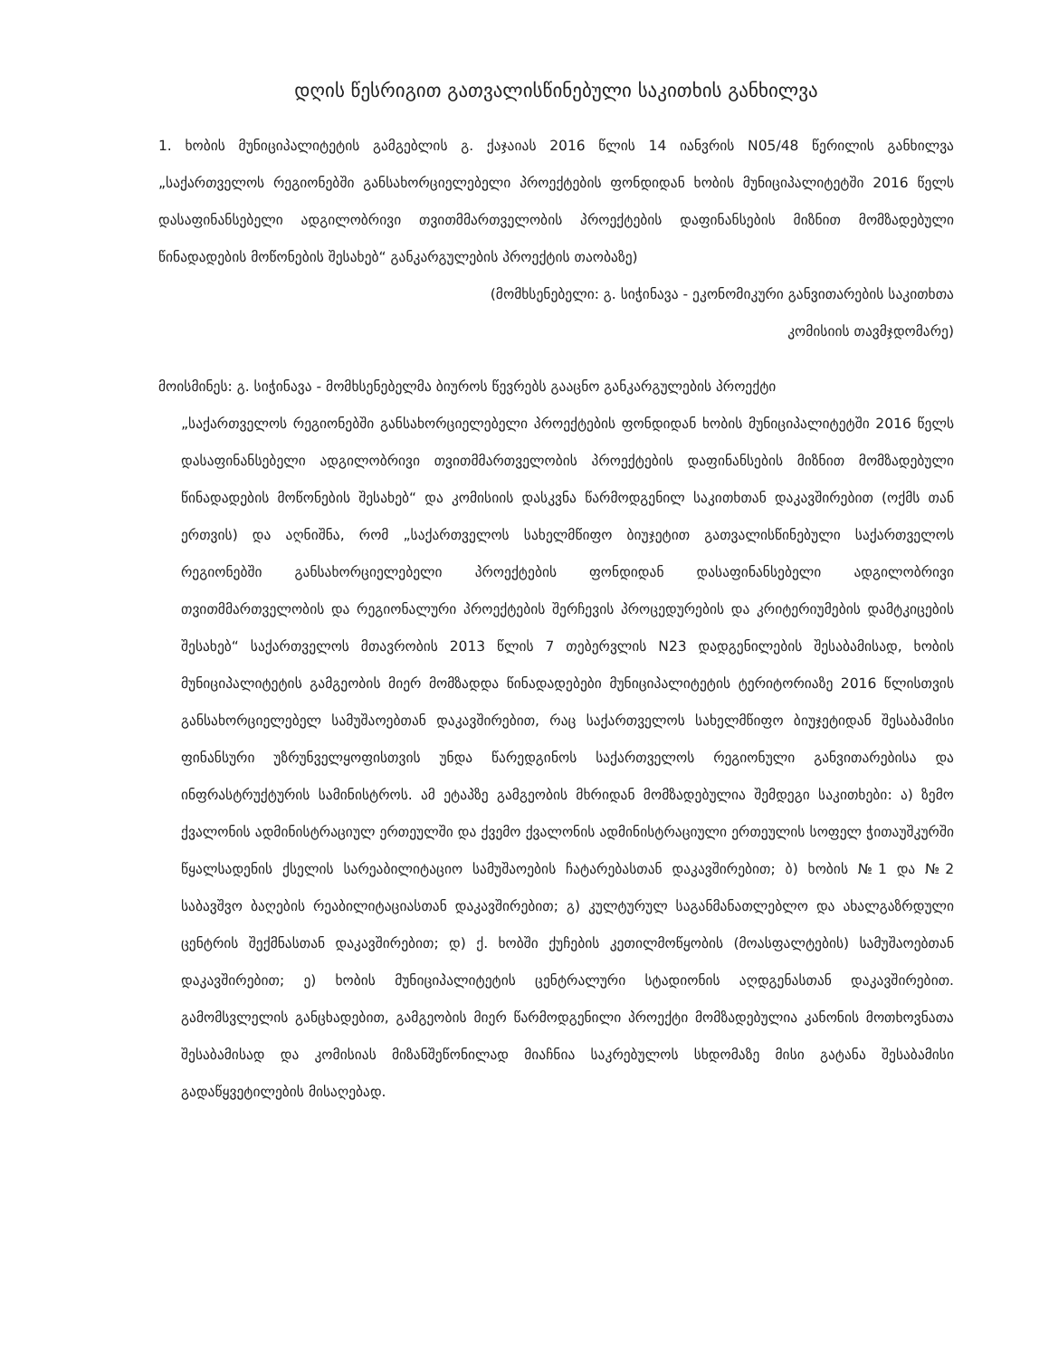დღის წესრიგით გათვალისწინებული საკითხის განხილვა
1. ხობის მუნიციპალიტეტის გამგებლის გ. ქაჯაიას 2016 წლის 14 იანვრის N05/48 წერილის განხილვა „საქართველოს რეგიონებში განსახორციელებელი პროექტების ფონდიდან ხობის მუნიციპალიტეტში 2016 წელს დასაფინანსებელი ადგილობრივი თვითმმართველობის პროექტების დაფინანსების მიზნით მომზადებული წინადადების მოწონების შესახებ“ განკარგულების პროექტის თაობაზე)
(მომხსენებელი: გ. სიჭინავა - ეკონომიკური განვითარების საკითხთა
კომისიის თავმჯდომარე)
მოისმინეს: გ. სიჭინავა - მომხსენებელმა ბიუროს წევრებს გააცნო განკარგულების პროექტი
„საქართველოს რეგიონებში განსახორციელებელი პროექტების ფონდიდან ხობის მუნიციპალიტეტში 2016 წელს დასაფინანსებელი ადგილობრივი თვითმმართველობის პროექტების დაფინანსების მიზნით მომზადებული წინადადების მოწონების შესახებ“ და კომისიის დასკვნა წარმოდგენილ საკითხთან დაკავშირებით (ოქმს თან ერთვის) და აღნიშნა, რომ „საქართველოს სახელმწიფო ბიუჯეტით გათვალისწინებული საქართველოს რეგიონებში განსახორციელებელი პროექტების ფონდიდან დასაფინანსებელი ადგილობრივი თვითმმართველობის და რეგიონალური პროექტების შერჩევის პროცედურების და კრიტერიუმების დამტკიცების შესახებ“ საქართველოს მთავრობის 2013 წლის 7 თებერვლის N23 დადგენილების შესაბამისად, ხობის მუნიციპალიტეტის გამგეობის მიერ მომზადდა წინადადებები მუნიციპალიტეტის ტერიტორიაზე 2016 წლისთვის განსახორციელებელ სამუშაოებთან დაკავშირებით, რაც საქართველოს სახელმწიფო ბიუჯეტიდან შესაბამისი ფინანსური უზრუნველყოფისთვის უნდა წარედგინოს საქართველოს რეგიონული განვითარებისა და ინფრასტრუქტურის სამინისტროს. ამ ეტაპზე გამგეობის მხრიდან მომზადებულია შემდეგი საკითხები: ა) ზემო ქვალონის ადმინისტრაციულ ერთეულში და ქვემო ქვალონის ადმინისტრაციული ერთეულის სოფელ ჭითაუშკურში წყალსადენის ქსელის სარეაბილიტაციო სამუშაოების ჩატარებასთან დაკავშირებით; ბ) ხობის №1 და №2 საბავშვო ბაღების რეაბილიტაციასთან დაკავშირებით; გ) კულტურულ საგანმანათლებლო და ახალგაზრდული ცენტრის შექმნასთან დაკავშირებით; დ) ქ. ხობში ქუჩების კეთილმოწყობის (მოასფალტების) სამუშაოებთან დაკავშირებით; ე) ხობის მუნიციპალიტეტის ცენტრალური სტადიონის აღდგენასთან დაკავშირებით. გამომსვლელის განცხადებით, გამგეობის მიერ წარმოდგენილი პროექტი მომზადებულია კანონის მოთხოვნათა შესაბამისად და კომისიას მიზანშეწონილად მიაჩნია საკრებულოს სხდომაზე მისი გატანა შესაბამისი გადაწყვეტილების მისაღებად.